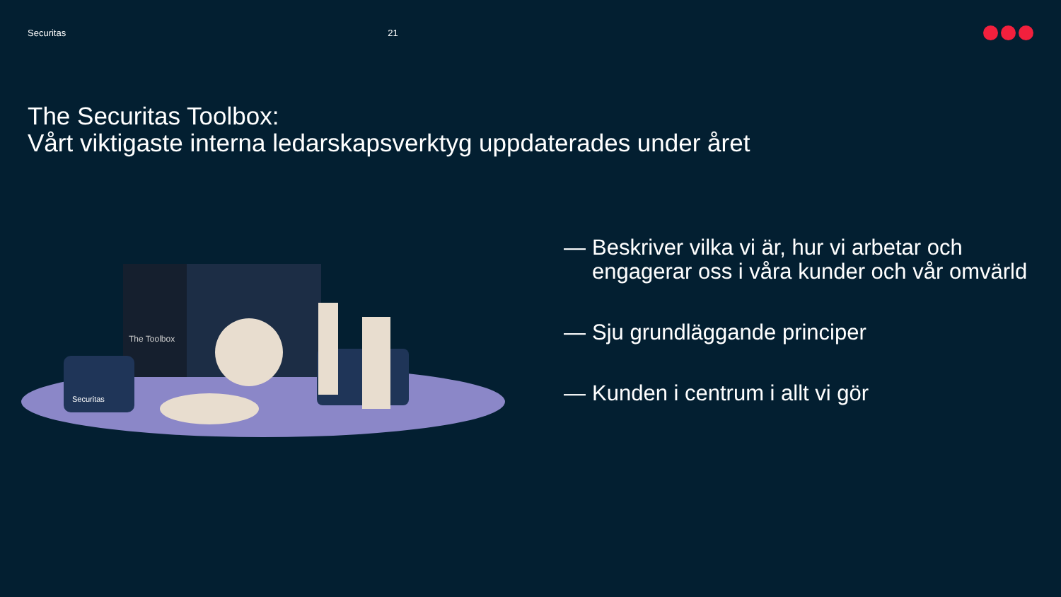Securitas 21
The Securitas Toolbox:
Vårt viktigaste interna ledarskapsverktyg uppdaterades under året
The Toolbox
Securitas
— Beskriver vilka vi är, hur vi arbetar och engagerar oss i våra kunder och vår omvärld
— Sju grundläggande principer
— Kunden i centrum i allt vi gör